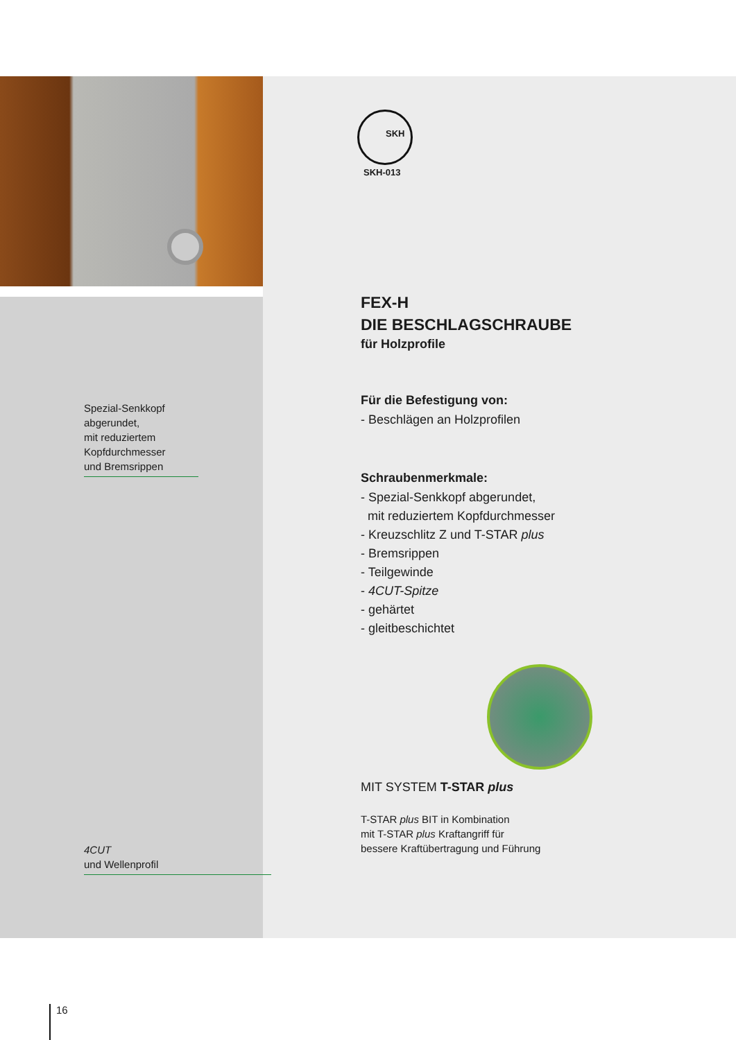SKH-013
SKH
Spezial-Senkkopf
abgerundet,
mit reduziertem
Kopfdurchmesser
und Bremsrippen
4CUT
und Wellenprofil
FEX-H
DIE BESCHLAGSCHRAUBE
für Holzprofile
Für die Befestigung von:
- Beschlägen an Holzprofilen
Schraubenmerkmale:
- Spezial-Senkkopf abgerundet,
mit reduziertem Kopfdurchmesser
- Kreuzschlitz Z und T-STAR plus
- Bremsrippen
- Teilgewinde
- 4CUT-Spitze
- gehärtet
- gleitbeschichtet
MIT SYSTEM T-STAR plus
T-STAR plus BIT in Kombination
mit T-STAR plus Kraftangriff für
bessere Kraftübertragung und Führung
16